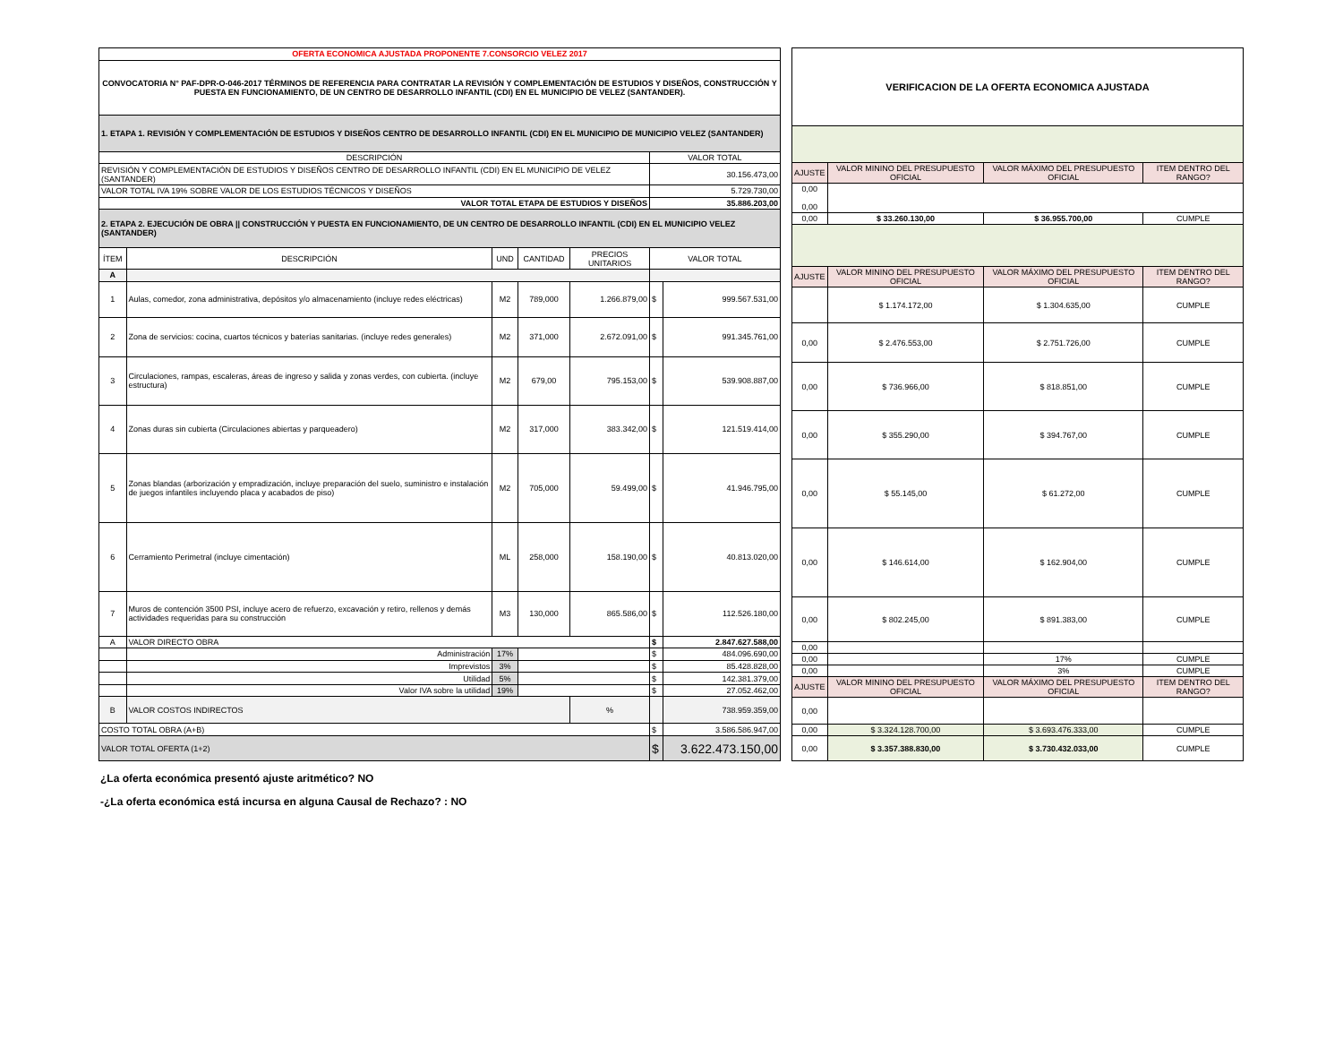| OFERTA ECONOMICA AJUSTADA PROPONENTE 7.CONSORCIO VELEZ 2017 | | | | | | |
| CONVOCATORIA N° PAF-DPR-O-046-2017 TÉRMINOS DE REFERENCIA PARA CONTRATAR LA REVISIÓN Y COMPLEMENTACIÓN DE ESTUDIOS Y DISEÑOS, CONSTRUCCIÓN Y PUESTA EN FUNCIONAMIENTO, DE UN CENTRO DE DESARROLLO INFANTIL (CDI) EN EL MUNICIPIO DE VELEZ (SANTANDER). | | | | | | |
| 1. ETAPA 1. REVISIÓN Y COMPLEMENTACIÓN DE ESTUDIOS Y DISEÑOS CENTRO DE DESARROLLO INFANTIL (CDI) EN EL MUNICIPIO DE MUNICIPIO VELEZ (SANTANDER) | | | | | | |
| DESCRIPCIÓN | | | | | VALOR TOTAL | |
| REVISIÓN Y COMPLEMENTACIÓN DE ESTUDIOS Y DISEÑOS CENTRO DE DESARROLLO INFANTIL (CDI) EN EL MUNICIPIO DE VELEZ (SANTANDER) | | | | | 30.156.473,00 | |
| VALOR TOTAL IVA 19% SOBRE VALOR DE LOS ESTUDIOS TÉCNICOS Y DISEÑOS | | | | | 5.729.730,00 | |
| VALOR TOTAL ETAPA DE ESTUDIOS Y DISEÑOS | | | | | 35.886.203,00 | |
| 2. ETAPA 2. EJECUCIÓN DE OBRA // CONSTRUCCIÓN Y PUESTA EN FUNCIONAMIENTO, DE UN CENTRO DE DESARROLLO INFANTIL (CDI) EN EL MUNICIPIO VELEZ (SANTANDER) | | | | | | |
| ÍTEM | DESCRIPCIÓN | UND | CANTIDAD | PRECIOS UNITARIOS | VALOR TOTAL | |
| A | | | | | | |
| 1 | Aulas, comedor, zona administrativa, depósitos y/o almacenamiento (incluye redes eléctricas) | M2 | 789,000 | 1.266.879,00 | $ | 999.567.531,00 |
| 2 | Zona de servicios: cocina, cuartos técnicos y baterías sanitarias. (incluye redes generales) | M2 | 371,000 | 2.672.091,00 | $ | 991.345.761,00 |
| 3 | Circulaciones, rampas, escaleras, áreas de ingreso y salida y zonas verdes, con cubierta. (incluye estructura) | M2 | 679,00 | 795.153,00 | $ | 539.908.887,00 |
| 4 | Zonas duras sin cubierta (Circulaciones abiertas y parqueadero) | M2 | 317,000 | 383.342,00 | $ | 121.519.414,00 |
| 5 | Zonas blandas (arborización y empradización, incluye preparación del suelo, suministro e instalación de juegos infantiles incluyendo placa y acabados de piso) | M2 | 705,000 | 59.499,00 | $ | 41.946.795,00 |
| 6 | Cerramiento Perimetral (incluye cimentación) | ML | 258,000 | 158.190,00 | $ | 40.813.020,00 |
| 7 | Muros de contención 3500 PSI, incluye acero de refuerzo, excavación y retiro, rellenos y demás actividades requeridas para su construcción | M3 | 130,000 | 865.586,00 | $ | 112.526.180,00 |
| A | VALOR DIRECTO OBRA | | | | $ | 2.847.627.588,00 |
| | Administración | 17% | | | $ | 484.096.690,00 |
| | Imprevistos | 3% | | | $ | 85.428.828,00 |
| | Utilidad | 5% | | | $ | 142.381.379,00 |
| | Valor IVA sobre la utilidad | 19% | | | $ | 27.052.462,00 |
| B | VALOR COSTOS INDIRECTOS | | | % | | 738.959.359,00 |
| COSTO TOTAL OBRA (A+B) | | | | | $ | 3.586.586.947,00 |
| VALOR TOTAL OFERTA (1+2) | | | | | $ | 3.622.473.150,00 |
| VERIFICACION DE LA OFERTA ECONOMICA AJUSTADA | | | |
| AJUSTE | VALOR MININO DEL PRESUPUESTO OFICIAL | VALOR MÁXIMO DEL PRESUPUESTO OFICIAL | ITEM DENTRO DEL RANGO? |
| 0,00 0,00 | | | |
| 0,00 | $ 33.260.130,00 | $ 36.955.700,00 | CUMPLE |
| AJUSTE | VALOR MININO DEL PRESUPUESTO OFICIAL | VALOR MÁXIMO DEL PRESUPUESTO OFICIAL | ITEM DENTRO DEL RANGO? |
| | $ 1.174.172,00 | $ 1.304.635,00 | CUMPLE |
| 0,00 | $ 2.476.553,00 | $ 2.751.726,00 | CUMPLE |
| 0,00 | $ 736.966,00 | $ 818.851,00 | CUMPLE |
| 0,00 | $ 355.290,00 | $ 394.767,00 | CUMPLE |
| 0,00 | $ 55.145,00 | $ 61.272,00 | CUMPLE |
| 0,00 | $ 146.614,00 | $ 162.904,00 | CUMPLE |
| 0,00 | $ 802.245,00 | $ 891.383,00 | CUMPLE |
| 0,00 | | | |
| 0,00 | | 17% | CUMPLE |
| 0,00 | | 3% | CUMPLE |
| AJUSTE | VALOR MININO DEL PRESUPUESTO OFICIAL | VALOR MÁXIMO DEL PRESUPUESTO OFICIAL | ITEM DENTRO DEL RANGO? |
| 0,00 | | | |
| 0,00 | $ 3.324.128.700,00 | $ 3.693.476.333,00 | CUMPLE |
| 0,00 | $ 3.357.388.830,00 | $ 3.730.432.033,00 | CUMPLE |
¿La oferta económica presentó ajuste aritmético? NO
-¿La oferta económica está incursa en alguna Causal de Rechazo? : NO